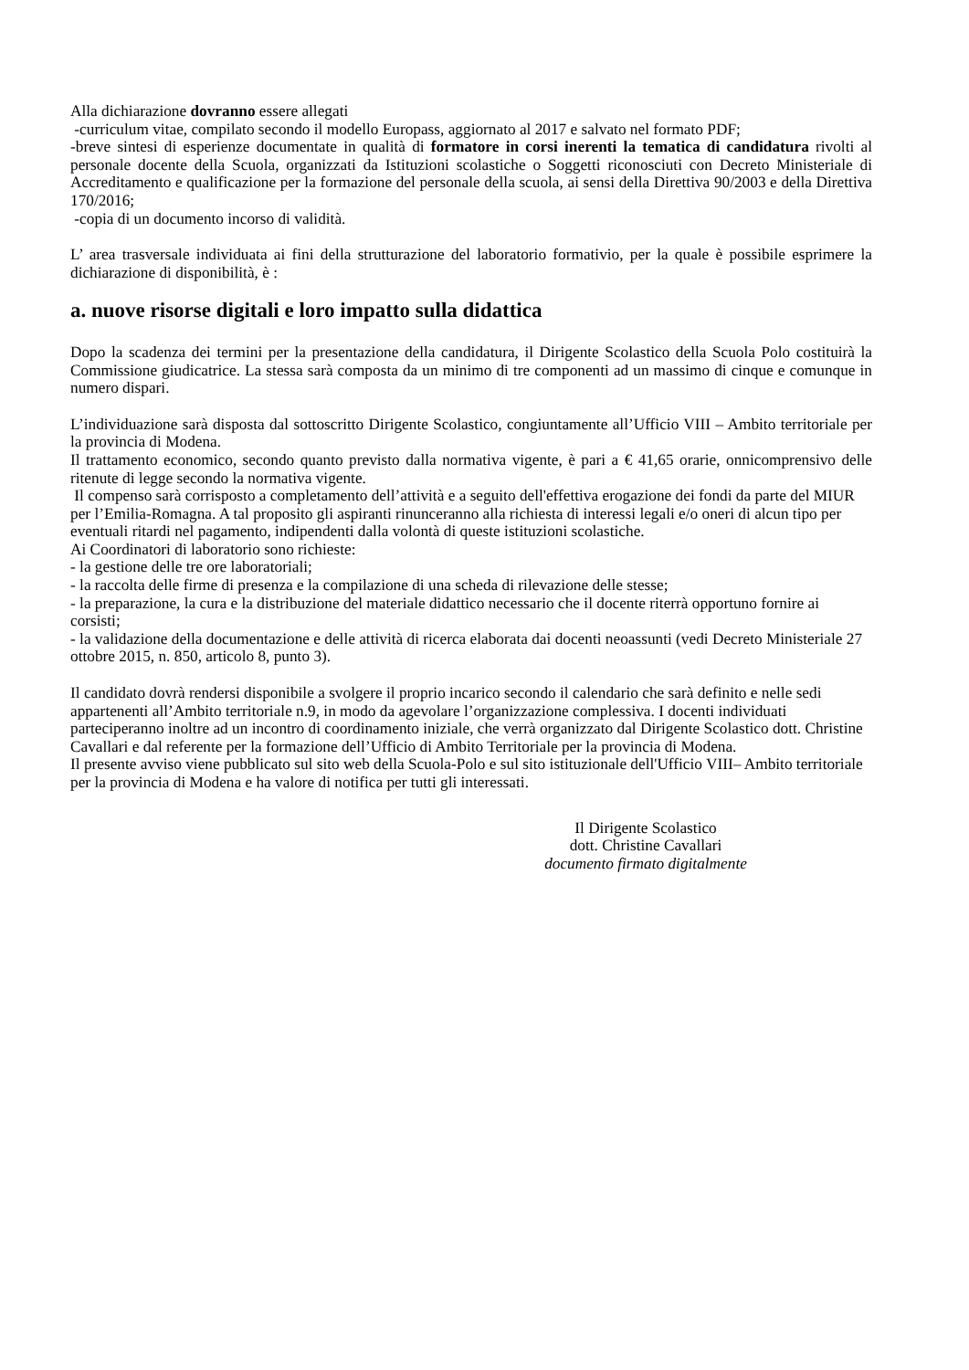Alla dichiarazione dovranno essere allegati
-curriculum vitae, compilato secondo il modello Europass, aggiornato al 2017 e salvato nel formato PDF;
-breve sintesi di esperienze documentate in qualità di formatore in corsi inerenti la tematica di candidatura rivolti al personale docente della Scuola, organizzati da Istituzioni scolastiche o Soggetti riconosciuti con Decreto Ministeriale di Accreditamento e qualificazione per la formazione del personale della scuola, ai sensi della Direttiva 90/2003 e della Direttiva 170/2016;
-copia di un documento incorso di validità.
L’ area trasversale individuata ai fini della strutturazione del laboratorio formativio, per la quale è possibile esprimere la dichiarazione di disponibilità, è :
a. nuove risorse digitali e loro impatto sulla didattica
Dopo la scadenza dei termini per la presentazione della candidatura, il Dirigente Scolastico della Scuola Polo costituirà la Commissione giudicatrice. La stessa sarà composta da un minimo di tre componenti ad un massimo di cinque e comunque in numero dispari.
L’individuazione sarà disposta dal sottoscritto Dirigente Scolastico, congiuntamente all’Ufficio VIII – Ambito territoriale per la provincia di Modena.
Il trattamento economico, secondo quanto previsto dalla normativa vigente, è pari a € 41,65 orarie, onnicomprensivo delle ritenute di legge secondo la normativa vigente.
Il compenso sarà corrisposto a completamento dell’attività e a seguito dell'effettiva erogazione dei fondi da parte del MIUR per l’Emilia-Romagna. A tal proposito gli aspiranti rinunceranno alla richiesta di interessi legali e/o oneri di alcun tipo per eventuali ritardi nel pagamento, indipendenti dalla volontà di queste istituzioni scolastiche.
Ai Coordinatori di laboratorio sono richieste:
- la gestione delle tre ore laboratoriali;
- la raccolta delle firme di presenza e la compilazione di una scheda di rilevazione delle stesse;
- la preparazione, la cura e la distribuzione del materiale didattico necessario che il docente riterrà opportuno fornire ai corsisti;
- la validazione della documentazione e delle attività di ricerca elaborata dai docenti neoassunti (vedi Decreto Ministeriale 27 ottobre 2015, n. 850, articolo 8, punto 3).
Il candidato dovrà rendersi disponibile a svolgere il proprio incarico secondo il calendario che sarà definito e nelle sedi appartenenti all’Ambito territoriale n.9, in modo da agevolare l’organizzazione complessiva. I docenti individuati parteciperanno inoltre ad un incontro di coordinamento iniziale, che verrà organizzato dal Dirigente Scolastico dott. Christine Cavallari e dal referente per la formazione dell’Ufficio di Ambito Territoriale per la provincia di Modena.
Il presente avviso viene pubblicato sul sito web della Scuola-Polo e sul sito istituzionale dell'Ufficio VIII– Ambito territoriale per la provincia di Modena e ha valore di notifica per tutti gli interessati.
Il Dirigente Scolastico
dott. Christine Cavallari
documento firmato digitalmente